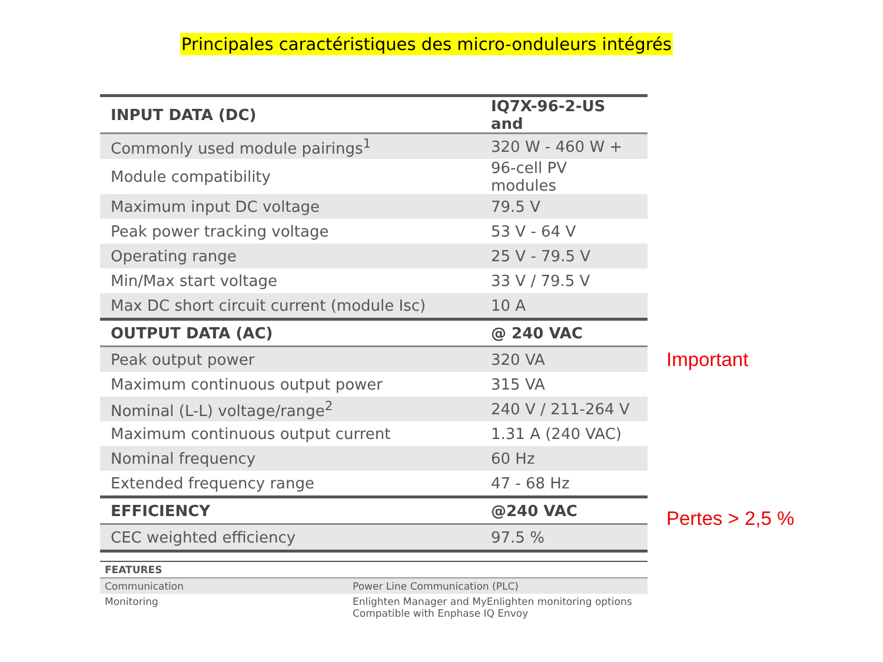Principales caractéristiques des micro-onduleurs intégrés
| INPUT DATA (DC) | IQ7X-96-2-US and |
| --- | --- |
| Commonly used module pairings<sup>1</sup> | 320 W - 460 W + |
| Module compatibility | 96-cell PV modules |
| Maximum input DC voltage | 79.5 V |
| Peak power tracking voltage | 53 V - 64 V |
| Operating range | 25 V - 79.5 V |
| Min/Max start voltage | 33 V / 79.5 V |
| Max DC short circuit current (module Isc) | 10 A |
| OUTPUT DATA (AC) | @ 240 VAC |
| Peak output power | 320 VA |
| Maximum continuous output power | 315 VA |
| Nominal (L-L) voltage/range<sup>2</sup> | 240 V / 211-264 V |
| Maximum continuous output current | 1.31 A (240 VAC) |
| Nominal frequency | 60 Hz |
| Extended frequency range | 47 - 68 Hz |
| EFFICIENCY | @240 VAC |
| CEC weighted efficiency | 97.5 % |
| FEATURES | |
| --- | --- |
| Communication | Power Line Communication (PLC) |
| Monitoring | Enlighten Manager and MyEnlighten monitoring options Compatible with Enphase IQ Envoy |
Important
Pertes > 2,5 %